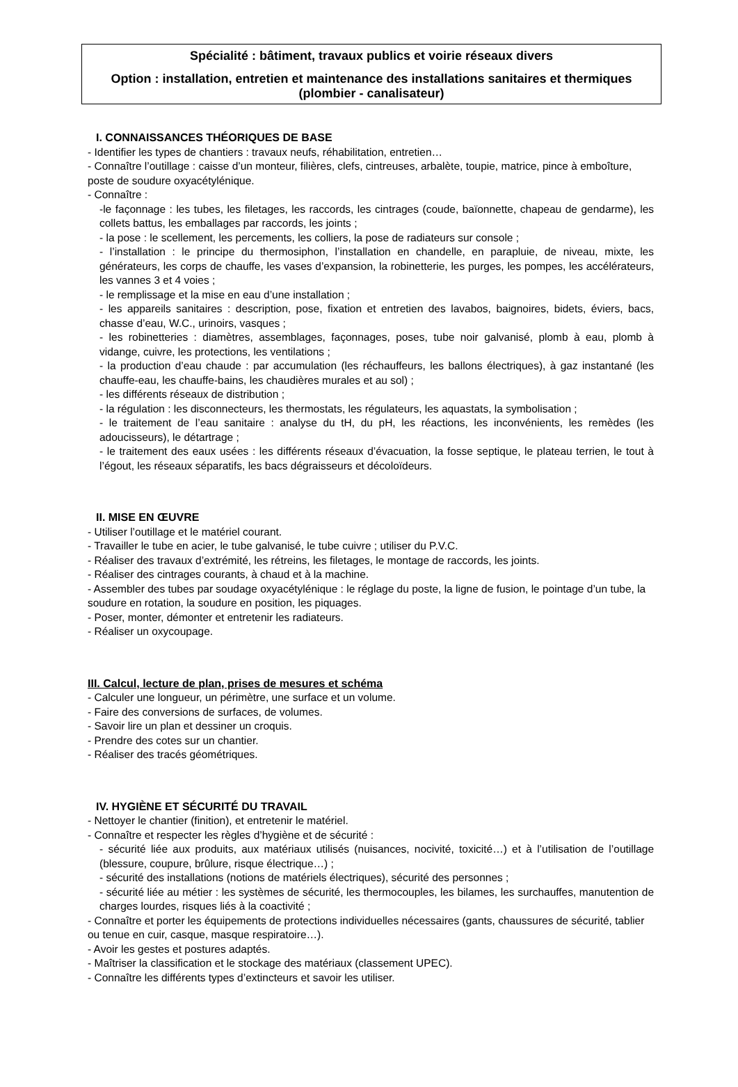Spécialité : bâtiment, travaux publics et voirie réseaux divers
Option : installation, entretien et maintenance des installations sanitaires et thermiques (plombier - canalisateur)
I. CONNAISSANCES THÉORIQUES DE BASE
- Identifier les types de chantiers : travaux neufs, réhabilitation, entretien…
- Connaître l’outillage : caisse d’un monteur, filières, clefs, cintreuses, arbalète, toupie, matrice, pince à emboîture, poste de soudure oxyacétylénique.
- Connaître :
-le façonnage : les tubes, les filetages, les raccords, les cintrages (coude, baïonnette, chapeau de gendarme), les collets battus, les emballages par raccords, les joints ;
- la pose : le scellement, les percements, les colliers, la pose de radiateurs sur console ;
- l’installation : le principe du thermosiphon, l’installation en chandelle, en parapluie, de niveau, mixte, les générateurs, les corps de chauffe, les vases d’expansion, la robinetterie, les purges, les pompes, les accélérateurs, les vannes 3 et 4 voies ;
- le remplissage et la mise en eau d’une installation ;
- les appareils sanitaires : description, pose, fixation et entretien des lavabos, baignoires, bidets, éviers, bacs, chasse d’eau, W.C., urinoirs, vasques ;
- les robinetteries : diamètres, assemblages, façonnages, poses, tube noir galvanisé, plomb à eau, plomb à vidange, cuivre, les protections, les ventilations ;
- la production d’eau chaude : par accumulation (les réchauffeurs, les ballons électriques), à gaz instantané (les chauffe-eau, les chauffe-bains, les chaudières murales et au sol) ;
- les différents réseaux de distribution ;
- la régulation : les disconnecteurs, les thermostats, les régulateurs, les aquastats, la symbolisation ;
- le traitement de l’eau sanitaire : analyse du tH, du pH, les réactions, les inconvénients, les remèdes (les adoucisseurs), le détartrage ;
- le traitement des eaux usées : les différents réseaux d’évacuation, la fosse septique, le plateau terrien, le tout à l’égout, les réseaux séparatifs, les bacs dégraisseurs et décoloïdeurs.
II. MISE EN ŒUVRE
- Utiliser l’outillage et le matériel courant.
- Travailler le tube en acier, le tube galvanisé, le tube cuivre ; utiliser du P.V.C.
- Réaliser des travaux d’extrémité, les rétreins, les filetages, le montage de raccords, les joints.
- Réaliser des cintrages courants, à chaud et à la machine.
- Assembler des tubes par soudage oxyacétylénique : le réglage du poste, la ligne de fusion, le pointage d’un tube, la soudure en rotation, la soudure en position, les piquages.
- Poser, monter, démonter et entretenir les radiateurs.
- Réaliser un oxycoupage.
III. Calcul, lecture de plan, prises de mesures et schéma
- Calculer une longueur, un périmètre, une surface et un volume.
- Faire des conversions de surfaces, de volumes.
- Savoir lire un plan et dessiner un croquis.
- Prendre des cotes sur un chantier.
- Réaliser des tracés géométriques.
IV. HYGIÈNE ET SÉCURITÉ DU TRAVAIL
- Nettoyer le chantier (finition), et entretenir le matériel.
- Connaître et respecter les règles d’hygiène et de sécurité :
- sécurité liée aux produits, aux matériaux utilisés (nuisances, nocivité, toxicité…) et à l’utilisation de l’outillage (blessure, coupure, brûlure, risque électrique…) ;
- sécurité des installations (notions de matériels électriques), sécurité des personnes ;
- sécurité liée au métier : les systèmes de sécurité, les thermocouples, les bilames, les surchauffes, manutention de charges lourdes, risques liés à la coactivité ;
- Connaître et porter les équipements de protections individuelles nécessaires (gants, chaussures de sécurité, tablier ou tenue en cuir, casque, masque respiratoire…).
- Avoir les gestes et postures adaptés.
- Maîtriser la classification et le stockage des matériaux (classement UPEC).
- Connaître les différents types d’extincteurs et savoir les utiliser.